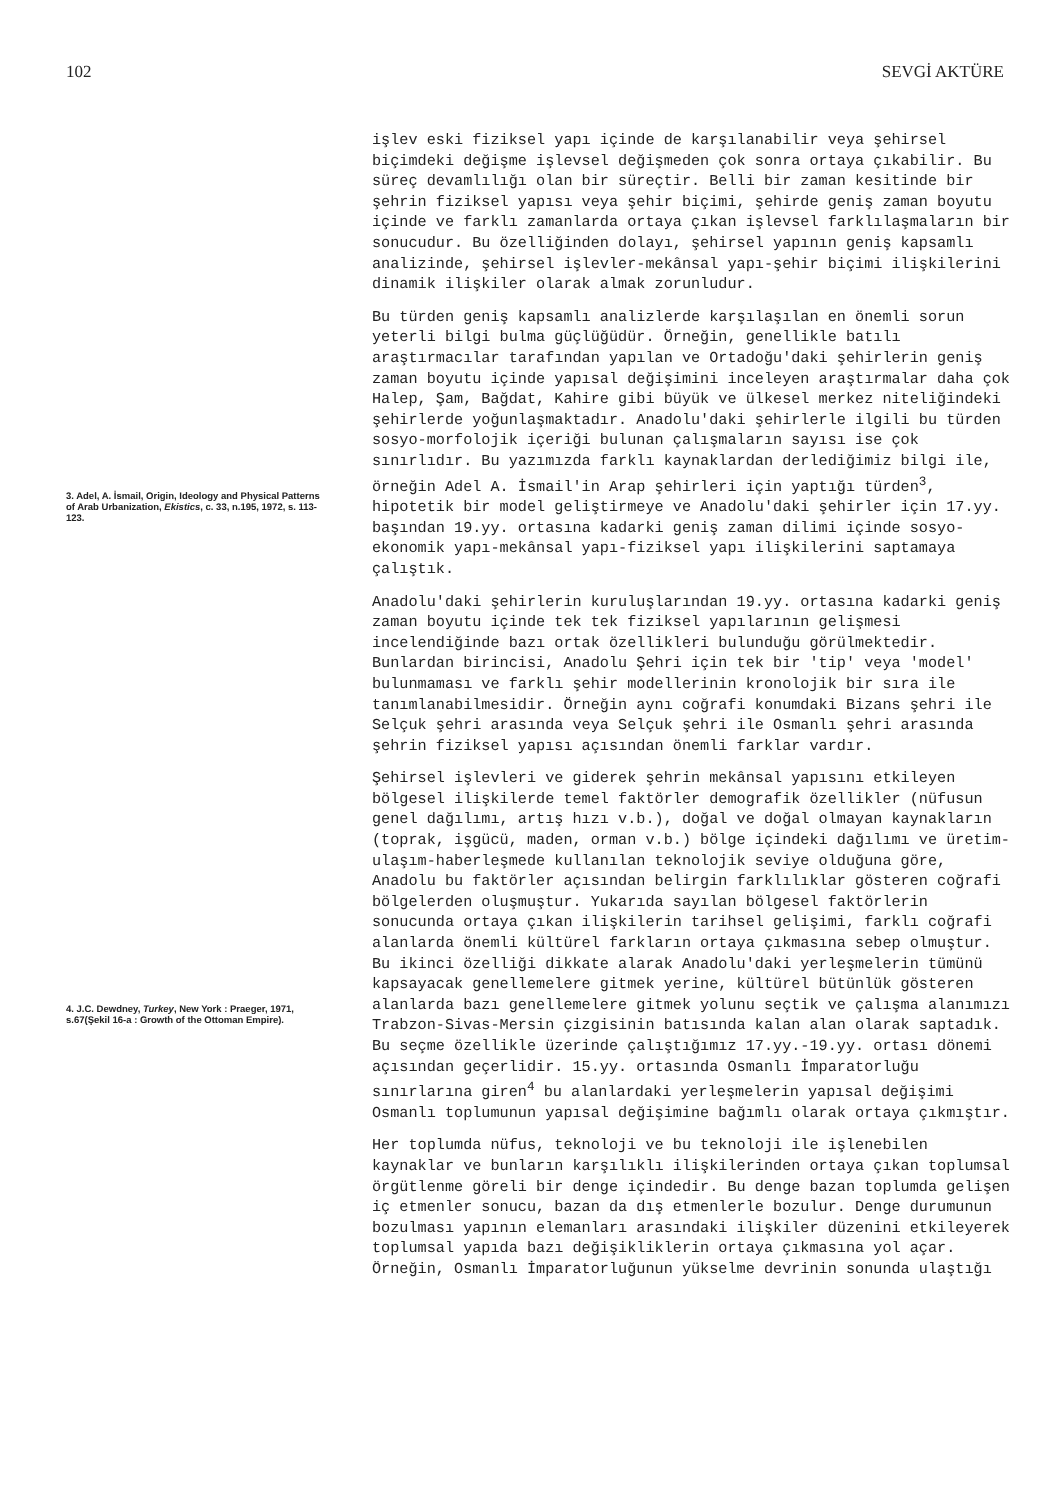102 SEVGİ AKTÜRE
3. Adel, A. İsmail, Origin, Ideology and Physical Patterns of Arab Urbanization, Ekistics, c. 33, n.195, 1972, s. 113-123.
4. J.C. Dewdney, Turkey, New York : Praeger, 1971, s.67(Şekil 16-a : Growth of the Ottoman Empire).
işlev eski fiziksel yapı içinde de karşılanabilir veya şehirsel biçimdeki değişme işlevsel değişmeden çok sonra ortaya çıkabilir. Bu süreç devamlılığı olan bir süreçtir. Belli bir zaman kesitinde bir şehrin fiziksel yapısı veya şehir biçimi, şehirde geniş zaman boyutu içinde ve farklı zamanlarda ortaya çıkan işlevsel farklılaşmaların bir sonucudur. Bu özelliğinden dolayı, şehirsel yapının geniş kapsamlı analizinde, şehirsel işlevler-mekânsal yapı-şehir biçimi ilişkilerini dinamik ilişkiler olarak almak zorunludur.
Bu türden geniş kapsamlı analizlerde karşılaşılan en önemli sorun yeterli bilgi bulma güçlüğüdür. Örneğin, genellikle batılı araştırmacılar tarafından yapılan ve Ortadoğu'daki şehirlerin geniş zaman boyutu içinde yapısal değişimini inceleyen araştırmalar daha çok Halep, Şam, Bağdat, Kahire gibi büyük ve ülkesel merkez niteliğindeki şehirlerde yoğunlaşmaktadır. Anadolu'daki şehirlerle ilgili bu türden sosyo-morfolojik içeriği bulunan çalışmaların sayısı ise çok sınırlıdır. Bu yazımızda farklı kaynaklardan derlediğimiz bilgi ile, örneğin Adel A. İsmail'in Arap şehirleri için yaptığı türden<sup>3</sup>, hipotetik bir model geliştirmeye ve Anadolu'daki şehirler için 17.yy. başından 19.yy. ortasına kadarki geniş zaman dilimi içinde sosyo-ekonomik yapı-mekânsal yapı-fiziksel yapı ilişkilerini saptamaya çalıştık.
Anadolu'daki şehirlerin kuruluşlarından 19.yy. ortasına kadarki geniş zaman boyutu içinde tek tek fiziksel yapılarının gelişmesi incelendiğinde bazı ortak özellikleri bulunduğu görülmektedir. Bunlardan birincisi, Anadolu Şehri için tek bir 'tip' veya 'model' bulunmaması ve farklı şehir modellerinin kronolojik bir sıra ile tanımlanabilmesidir. Örneğin aynı coğrafi konumdaki Bizans şehri ile Selçuk şehri arasında veya Selçuk şehri ile Osmanlı şehri arasında şehrin fiziksel yapısı açısından önemli farklar vardır.
Şehirsel işlevleri ve giderek şehrin mekânsal yapısını etkileyen bölgesel ilişkilerde temel faktörler demografik özellikler (nüfusun genel dağılımı, artış hızı v.b.), doğal ve doğal olmayan kaynakların (toprak, işgücü, maden, orman v.b.) bölge içindeki dağılımı ve üretim-ulaşım-haberleşmede kullanılan teknolojik seviye olduğuna göre, Anadolu bu faktörler açısından belirgin farklılıklar gösteren coğrafi bölgelerden oluşmuştur. Yukarıda sayılan bölgesel faktörlerin sonucunda ortaya çıkan ilişkilerin tarihsel gelişimi, farklı coğrafi alanlarda önemli kültürel farkların ortaya çıkmasına sebep olmuştur. Bu ikinci özelliği dikkate alarak Anadolu'daki yerleşmelerin tümünü kapsayacak genellemelere gitmek yerine, kültürel bütünlük gösteren alanlarda bazı genellemelere gitmek yolunu seçtik ve çalışma alanımızı Trabzon-Sivas-Mersin çizgisinin batısında kalan alan olarak saptadık. Bu seçme özellikle üzerinde çalıştığımız 17.yy.-19.yy. ortası dönemi açısından geçerlidir. 15.yy. ortasında Osmanlı İmparatorluğu sınırlarına giren<sup>4</sup> bu alanlardaki yerleşmelerin yapısal değişimi Osmanlı toplumunun yapısal değişimine bağımlı olarak ortaya çıkmıştır.
Her toplumda nüfus, teknoloji ve bu teknoloji ile işlenebilen kaynaklar ve bunların karşılıklı ilişkilerinden ortaya çıkan toplumsal örgütlenme göreli bir denge içindedir. Bu denge bazan toplumda gelişen iç etmenler sonucu, bazan da dış etmenlerle bozulur. Denge durumunun bozulması yapının elemanları arasındaki ilişkiler düzenini etkileyerek toplumsal yapıda bazı değişikliklerin ortaya çıkmasına yol açar. Örneğin, Osmanlı İmparatorluğunun yükselme devrinin sonunda ulaştığı